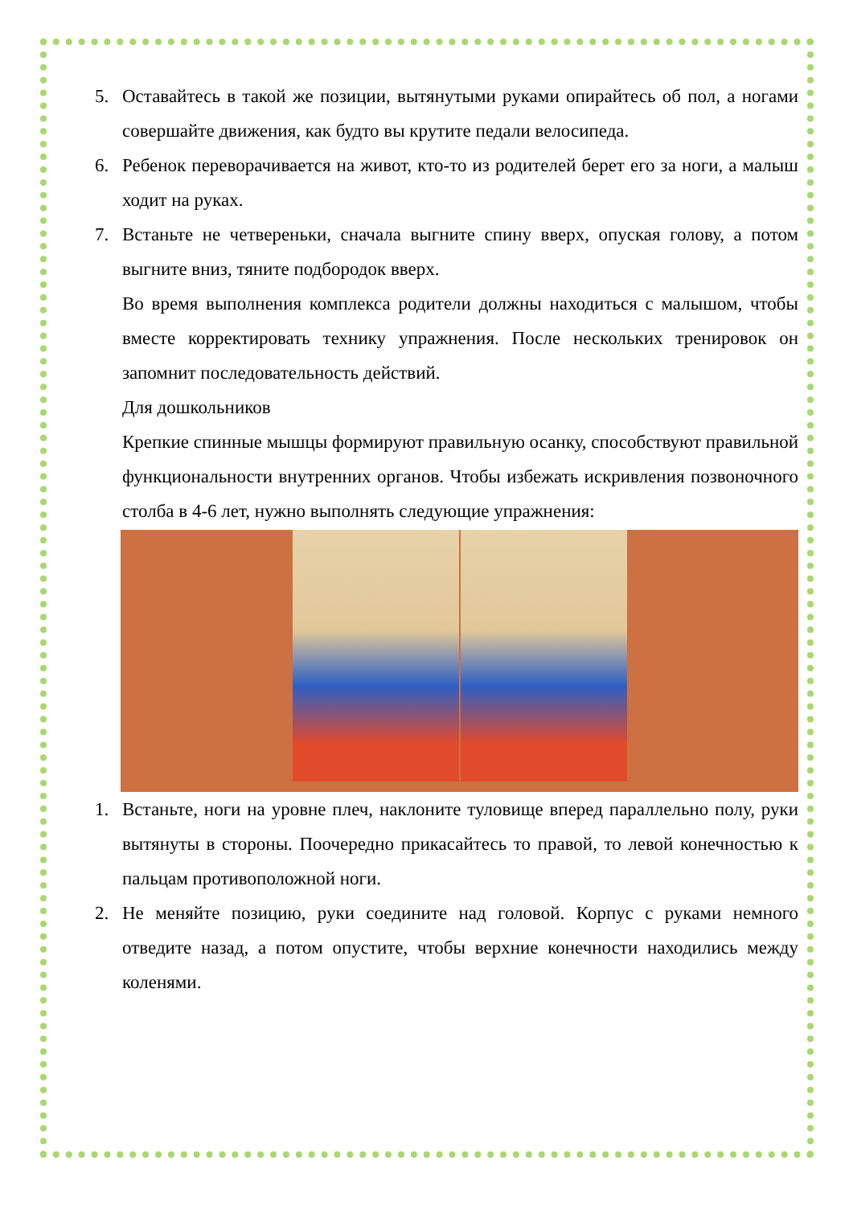5. Оставайтесь в такой же позиции, вытянутыми руками опирайтесь об пол, а ногами совершайте движения, как будто вы крутите педали велосипеда.
6. Ребенок переворачивается на живот, кто-то из родителей берет его за ноги, а малыш ходит на руках.
7. Встаньте не четвереньки, сначала выгните спину вверх, опуская голову, а потом выгните вниз, тяните подбородок вверх.
Во время выполнения комплекса родители должны находиться с малышом, чтобы вместе корректировать технику упражнения. После нескольких тренировок он запомнит последовательность действий.
Для дошкольников
Крепкие спинные мышцы формируют правильную осанку, способствуют правильной функциональности внутренних органов. Чтобы избежать искривления позвоночного столба в 4-6 лет, нужно выполнять следующие упражнения:
1. Встаньте, ноги на уровне плеч, наклоните туловище вперед параллельно полу, руки вытянуты в стороны. Поочередно прикасайтесь то правой, то левой конечностью к пальцам противоположной ноги.
2. Не меняйте позицию, руки соедините над головой. Корпус с руками немного отведите назад, а потом опустите, чтобы верхние конечности находились между коленями.